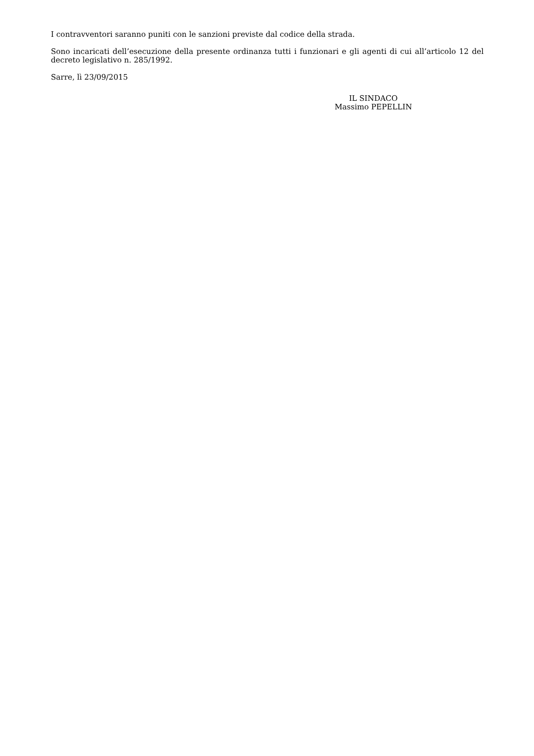I contravventori saranno puniti con le sanzioni previste dal codice della strada.
Sono incaricati dell’esecuzione della presente ordinanza tutti i funzionari e gli agenti di cui all’articolo 12 del decreto legislativo n. 285/1992.
Sarre, lì 23/09/2015
IL SINDACO
Massimo PEPELLIN